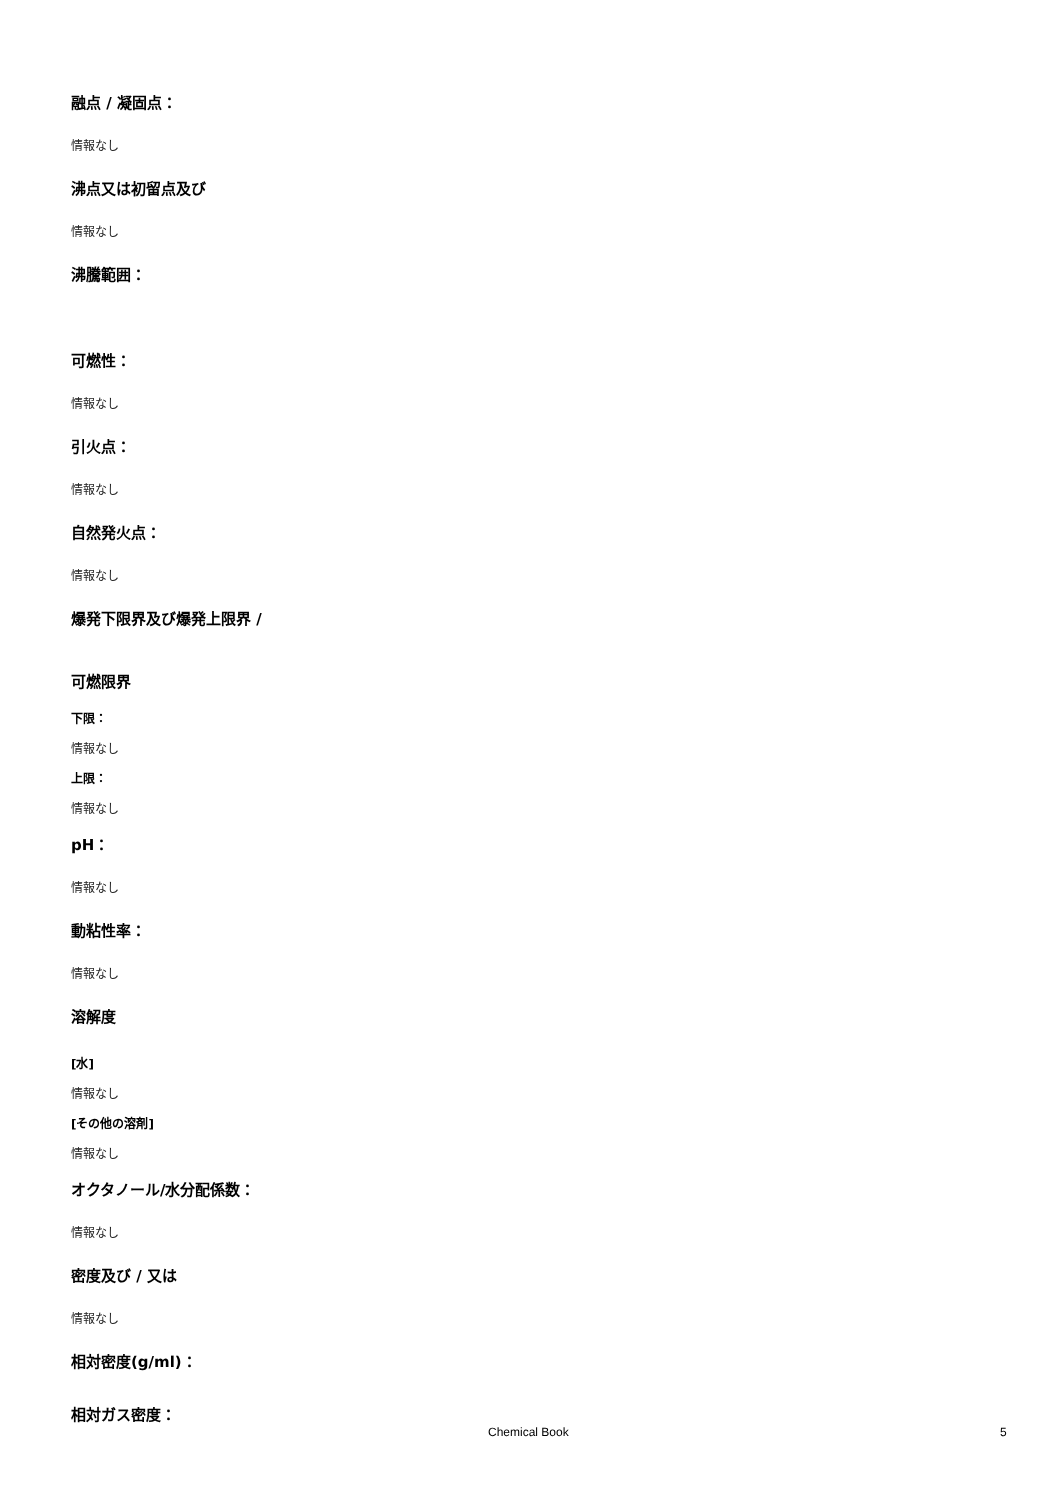融点 / 凝固点：
情報なし
沸点又は初留点及び
情報なし
沸騰範囲：
可燃性：
情報なし
引火点：
情報なし
自然発火点：
情報なし
爆発下限界及び爆発上限界 /
可燃限界
下限：
情報なし
上限：
情報なし
pH：
情報なし
動粘性率：
情報なし
溶解度
[水]
情報なし
[その他の溶剤]
情報なし
オクタノール/水分配係数：
情報なし
密度及び / 又は
情報なし
相対密度(g/ml)：
相対ガス密度：
Chemical Book 5